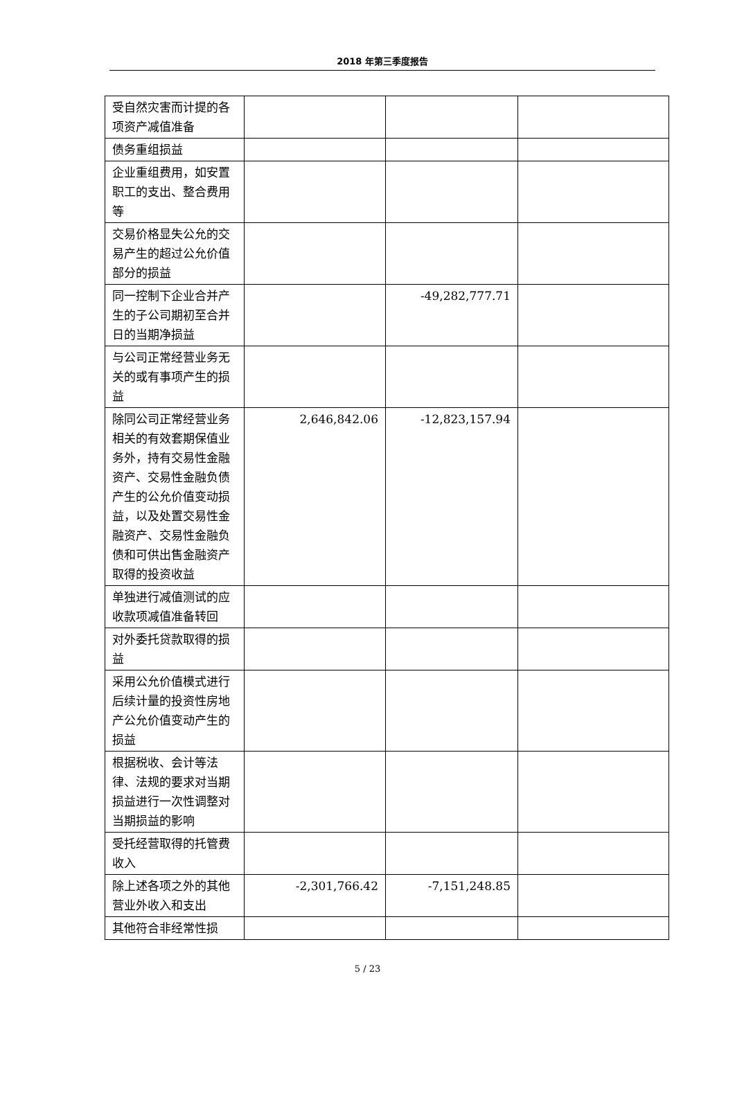2018 年第三季度报告
| 受自然灾害而计提的各项资产减值准备 | | | |
| 债务重组损益 | | | |
| 企业重组费用，如安置职工的支出、整合费用等 | | | |
| 交易价格显失公允的交易产生的超过公允价值部分的损益 | | | |
| 同一控制下企业合并产生的子公司期初至合并日的当期净损益 | | -49,282,777.71 | |
| 与公司正常经营业务无关的或有事项产生的损益 | | | |
| 除同公司正常经营业务相关的有效套期保值业务外，持有交易性金融资产、交易性金融负债产生的公允价值变动损益，以及处置交易性金融资产、交易性金融负债和可供出售金融资产取得的投资收益 | 2,646,842.06 | -12,823,157.94 | |
| 单独进行减值测试的应收款项减值准备转回 | | | |
| 对外委托贷款取得的损益 | | | |
| 采用公允价值模式进行后续计量的投资性房地产公允价值变动产生的损益 | | | |
| 根据税收、会计等法律、法规的要求对当期损益进行一次性调整对当期损益的影响 | | | |
| 受托经营取得的托管费收入 | | | |
| 除上述各项之外的其他营业外收入和支出 | -2,301,766.42 | -7,151,248.85 | |
| 其他符合非经常性损 | | | |
5 / 23